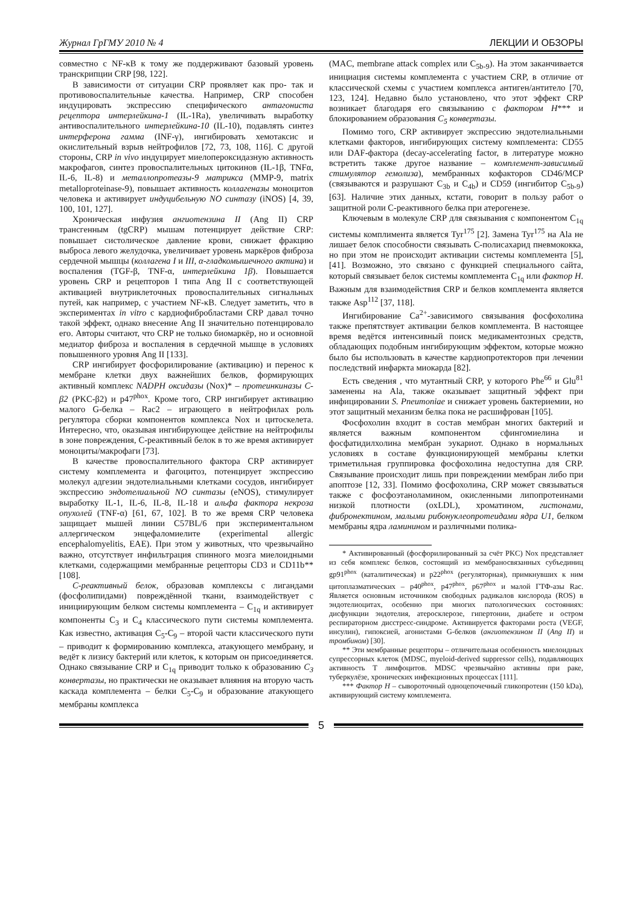Журнал ГрГМУ 2010 № 4 ЛЕКЦИИ И ОБЗОРЫ
совместно с NF-κB к тому же поддерживают базовый уровень транскрипции CRP [98, 122].
В зависимости от ситуации CRP проявляет как про- так и противовоспалительные качества. Например, CRP способен индуцировать экспрессию специфического антагониста рецептора интерлейкина-1 (IL-1Ra), увеличивать выработку антивоспалительного интерлейкина-10 (IL-10), подавлять синтез интерферона гамма (INF-γ), ингибировать хемотаксис и окислительный взрыв нейтрофилов [72, 73, 108, 116]. С другой стороны, CRP in vivo индуцирует миелопероксидазную активность макрофагов, синтез провоспалительных цитокинов (IL-1β, TNFα, IL-6, IL-8) и металлопротеазы-9 матрикса (MMP-9, matrix metalloproteinase-9), повышает активность коллагеназы моноцитов человека и активирует индуцибельную NO синтазу (iNOS) [4, 39, 100, 101, 127].
Хроническая инфузия ангиотензина II (Ang II) CRP трансгенным (tgCRP) мышам потенцирует действие CRP: повышает систолическое давление крови, снижает фракцию выброса левого желудочка, увеличивает уровень маркёров фиброза сердечной мышцы (коллагена I и III, α-гладкомышечного актина) и воспаления (TGF-β, TNF-α, интерлейкина 1β). Повышается уровень CRP и рецепторов I типа Ang II с соответствующей активацией внутриклеточных провоспалительных сигнальных путей, как например, с участием NF-κB. Следует заметить, что в экспериментах in vitro с кардиофибробластами CRP давал точно такой эффект, однако внесение Ang II значительно потенцировало его. Авторы считают, что CRP не только биомаркёр, но и основной медиатор фиброза и воспаления в сердечной мышце в условиях повышенного уровня Ang II [133].
CRP ингибирует фосфорилирование (активацию) и перенос к мембране клетки двух важнейших белков, формирующих активный комплекс NADPH оксидазы (Nox)* – протеинкиназы C-β2 (PKC-β2) и p47<sup>phox</sup>. Кроме того, CRP ингибирует активацию малого G-белка – Rac2 – играющего в нейтрофилах роль регулятора сборки компонентов комплекса Nox и цитоскелета. Интересно, что, оказывая ингибирующее действие на нейтрофилы в зоне повреждения, С-реактивный белок в то же время активирует моноциты/макрофаги [73].
В качестве провоспалительного фактора CRP активирует систему комплемента и фагоцитоз, потенцирует экспрессию молекул адгезии эндотелиальными клетками сосудов, ингибирует экспрессию эндотелиальной NO синтазы (eNOS), стимулирует выработку IL-1, IL-6, IL-8, IL-18 и альфа фактора некроза опухолей (TNF-α) [61, 67, 102]. В то же время CRP человека защищает мышей линии C57BL/6 при экспериментальном аллергическом энцефаломиелите (experimental allergic encephalomyelitis, EAE). При этом у животных, что чрезвычайно важно, отсутствует инфильтрация спинного мозга миелоидными клетками, содержащими мембранные рецепторы CD3 и CD11b** [108].
С-реактивный белок, образовав комплексы с лигандами (фосфолипидами) повреждённой ткани, взаимодействует с инициирующим белком системы комплемента – C<sub>1q</sub> и активирует компоненты C<sub>3</sub> и C<sub>4</sub> классического пути системы комплемента. Как известно, активация C<sub>5</sub>-C<sub>9</sub> – второй части классического пути – приводит к формированию комплекса, атакующего мембрану, и ведёт к лизису бактерий или клеток, к которым он присоединяется. Однако связывание CRP и C<sub>1q</sub> приводит только к образованию C<sub>3</sub> конвертазы, но практически не оказывает влияния на вторую часть каскада комплемента – белки C<sub>5</sub>-C<sub>9</sub> и образование атакующего мембраны комплекса
(MAC, membrane attack complex или C<sub>5b-9</sub>). На этом заканчивается инициация системы комплемента с участием CRP, в отличие от классической схемы с участием комплекса антиген/антитело [70, 123, 124]. Недавно было установлено, что этот эффект CRP возникает благодаря его связыванию с фактором H*** и блокированием образования C<sub>5</sub> конвертазы.
Помимо того, CRP активирует экспрессию эндотелиальными клетками факторов, ингибирующих систему комплемента: CD55 или DAF-фактора (decay-accelerating factor, в литературе можно встретить также другое название – комплемент-зависимый стимулятор гемолиза), мембранных кофакторов CD46/MCP (связываются и разрушают C<sub>3b</sub> и C<sub>4b</sub>) и CD59 (ингибитор C<sub>5b-9</sub>) [63]. Наличие этих данных, кстати, говорит в пользу работ о защитной роли С-реактивного белка при атерогенезе.
Ключевым в молекуле CRP для связывания с компонентом C<sub>1q</sub> системы комплимента является Tyr<sup>175</sup> [2]. Замена Tyr<sup>175</sup> на Ala не лишает белок способности связывать C-полисахарид пневмококка, но при этом не происходит активации системы комплемента [5], [41]. Возможно, это связано с функцией специального сайта, который связывает белок системы комплемента C<sub>1q</sub> или фактор H. Важным для взаимодействия CRP и белков комплемента является также Asp<sup>112</sup> [37, 118].
Ингибирование Ca<sup>2+</sup>-зависимого связывания фосфохолина также препятствует активации белков комплемента. В настоящее время ведётся интенсивный поиск медикаментозных средств, обладающих подобным ингибирующим эффектом, которые можно было бы использовать в качестве кардиопротекторов при лечении последствий инфаркта миокарда [82].
Есть сведения , что мутантный CRP, у которого Phe<sup>66</sup> и Glu<sup>81</sup> заменены на Ala, также оказывает защитный эффект при инфицировании S. Pneumoniae и снижает уровень бактериемии, но этот защитный механизм белка пока не расшифрован [105].
Фосфохолин входит в состав мембран многих бактерий и является важным компонентом сфингомиелина и фосфатидилхолина мембран эукариот. Однако в нормальных условиях в составе функционирующей мембраны клетки триметильная группировка фосфохолина недоступна для CRP. Связывание происходит лишь при повреждении мембран либо при апоптозе [12, 33]. Помимо фосфохолина, CRP может связываться также с фосфоэтаноламином, окисленными липопротеинами низкой плотности (oxLDL), хроматином, гистонами, фибронектином, малыми рибонуклеопротеидами ядра U1, белком мембраны ядра ламинином и различными полика-
* Активированный (фосфорилированный за счёт PKC) Nox представляет из себя комплекс белков, состоящий из мембраносвязанных субъединиц gp91<sup>phox</sup> (каталитическая) и p22<sup>phox</sup> (регуляторная), примкнувших к ним цитоплазматических – p40<sup>phox</sup>, p47<sup>phox</sup>, p67<sup>phox</sup> и малой ГТФ-азы Rac. Является основным источником свободных радикалов кислорода (ROS) в эндотелиоцитах, особенно при многих патологических состояниях: дисфункции эндотелия, атеросклерозе, гипертонии, диабете и остром респираторном дисстресс-синдроме. Активируется факторами роста (VEGF, инсулин), гипоксией, агонистами G-белков (ангиотензином II (Ang II) и тромбином) [30].
** Эти мембранные рецепторы – отличительная особенность миелоидных супрессорных клеток (MDSC, myeloid-derived suppressor cells), подавляющих активность T лимфоцитов. MDSC чрезвычайно активны при раке, туберкулёзе, хронических инфекционных процессах [111].
*** Фактор H – сывороточный одноцепочечный гликопротеин (150 kDa), активирующий систему комплемента.
5